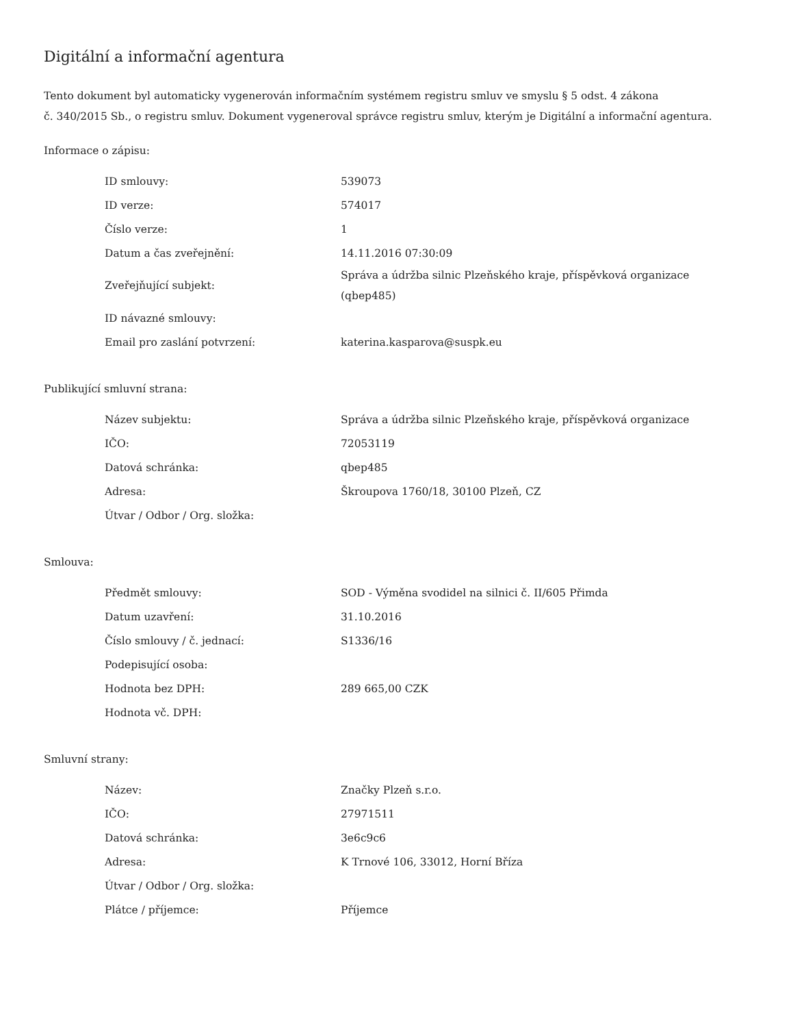Digitální a informační agentura
Tento dokument byl automaticky vygenerován informačním systémem registru smluv ve smyslu § 5 odst. 4 zákona
č. 340/2015 Sb., o registru smluv. Dokument vygeneroval správce registru smluv, kterým je Digitální a informační agentura.
Informace o zápisu:
| ID smlouvy: | 539073 |
| ID verze: | 574017 |
| Číslo verze: | 1 |
| Datum a čas zveřejnění: | 14.11.2016 07:30:09 |
| Zveřejňující subjekt: | Správa a údržba silnic Plzeňského kraje, příspěvková organizace (qbep485) |
| ID návazné smlouvy: | |
| Email pro zaslání potvrzení: | katerina.kasparova@suspk.eu |
Publikující smluvní strana:
| Název subjektu: | Správa a údržba silnic Plzeňského kraje, příspěvková organizace |
| IČO: | 72053119 |
| Datová schránka: | qbep485 |
| Adresa: | Škroupova 1760/18, 30100 Plzeň, CZ |
| Útvar / Odbor / Org. složka: | |
Smlouva:
| Předmět smlouvy: | SOD - Výměna svodidel na silnici č. II/605 Přimda |
| Datum uzavření: | 31.10.2016 |
| Číslo smlouvy / č. jednací: | S1336/16 |
| Podepisující osoba: | |
| Hodnota bez DPH: | 289 665,00 CZK |
| Hodnota vč. DPH: | |
Smluvní strany:
| Název: | Značky Plzeň s.r.o. |
| IČO: | 27971511 |
| Datová schránka: | 3e6c9c6 |
| Adresa: | K Trnové 106, 33012, Horní Bříza |
| Útvar / Odbor / Org. složka: | |
| Plátce / příjemce: | Příjemce |